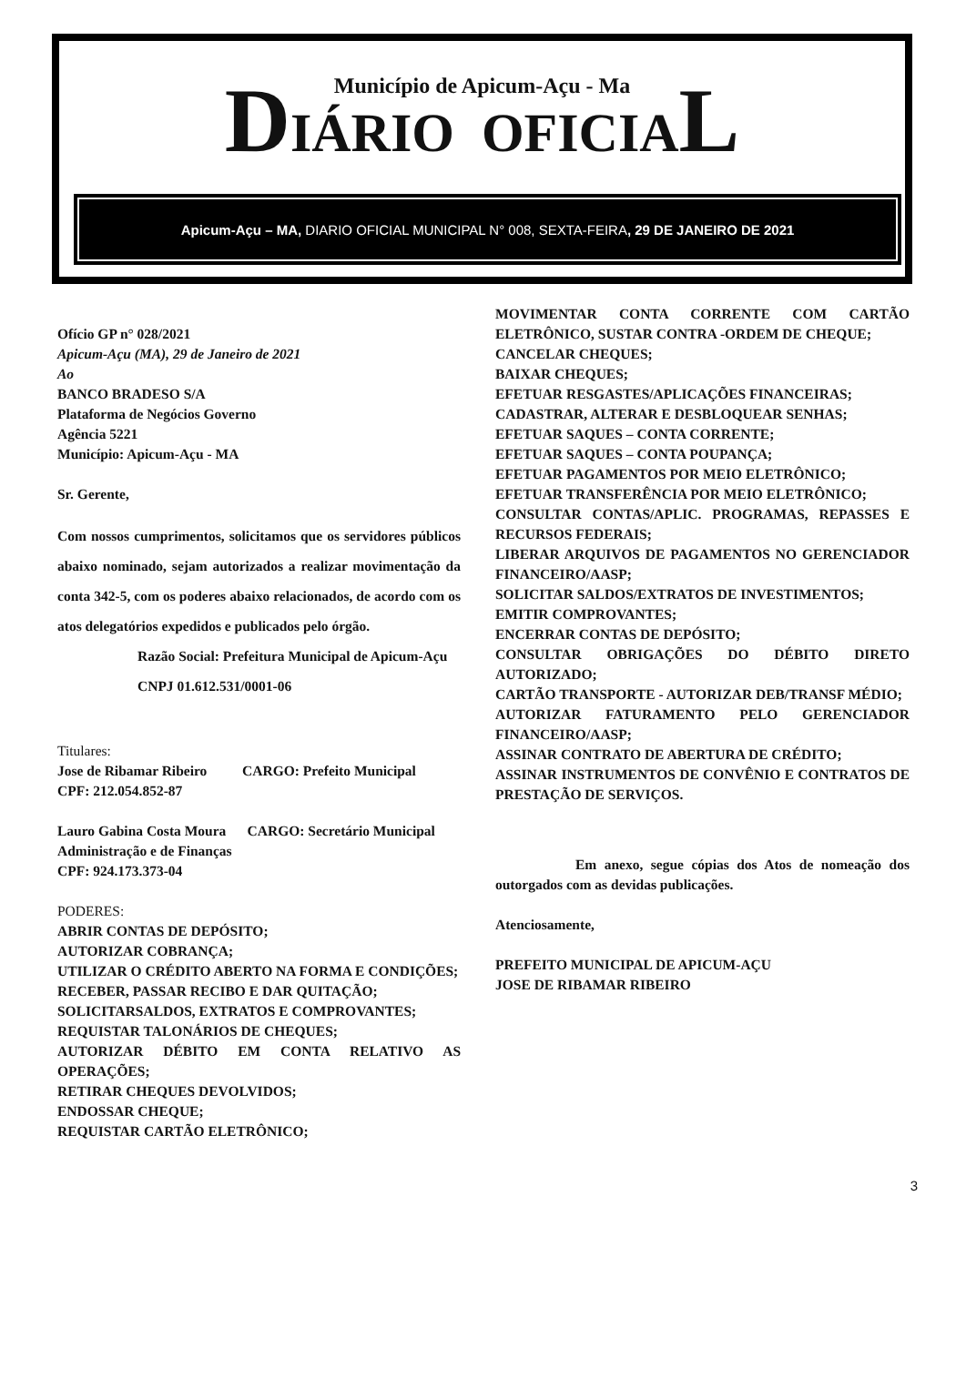Município de Apicum-Açu - Ma
DIÁRIO OFICIAL
Apicum-Açu – MA, DIARIO OFICIAL MUNICIPAL N° 008, SEXTA-FEIRA, 29 DE JANEIRO DE 2021
Ofício GP n° 028/2021
Apicum-Açu (MA), 29 de Janeiro de 2021
Ao
BANCO BRADESO S/A
Plataforma de Negócios Governo
Agência 5221
Município: Apicum-Açu - MA
Sr. Gerente,
Com nossos cumprimentos, solicitamos que os servidores públicos abaixo nominado, sejam autorizados a realizar movimentação da conta 342-5, com os poderes abaixo relacionados, de acordo com os atos delegatórios expedidos e publicados pelo órgão.
Razão Social: Prefeitura Municipal de Apicum-Açu
CNPJ 01.612.531/0001-06
Titulares:
Jose de Ribamar Ribeiro CARGO: Prefeito Municipal
CPF: 212.054.852-87
Lauro Gabina Costa Moura CARGO: Secretário Municipal Administração e de Finanças
CPF: 924.173.373-04
PODERES:
ABRIR CONTAS DE DEPÓSITO;
AUTORIZAR COBRANÇA;
UTILIZAR O CRÉDITO ABERTO NA FORMA E CONDIÇÕES;
RECEBER, PASSAR RECIBO E DAR QUITAÇÃO;
SOLICITARSALDOS, EXTRATOS E COMPROVANTES;
REQUISTAR TALONÁRIOS DE CHEQUES;
AUTORIZAR DÉBITO EM CONTA RELATIVO AS OPERAÇÕES;
RETIRAR CHEQUES DEVOLVIDOS;
ENDOSSAR CHEQUE;
REQUISTAR CARTÃO ELETRÔNICO;
MOVIMENTAR CONTA CORRENTE COM CARTÃO ELETRÔNICO, SUSTAR CONTRA -ORDEM DE CHEQUE;
CANCELAR CHEQUES;
BAIXAR CHEQUES;
EFETUAR RESGASTES/APLICAÇÕES FINANCEIRAS;
CADASTRAR, ALTERAR E DESBLOQUEAR SENHAS;
EFETUAR SAQUES – CONTA CORRENTE;
EFETUAR SAQUES – CONTA POUPANÇA;
EFETUAR PAGAMENTOS POR MEIO ELETRÔNICO;
EFETUAR TRANSFERÊNCIA POR MEIO ELETRÔNICO;
CONSULTAR CONTAS/APLIC. PROGRAMAS, REPASSES E RECURSOS FEDERAIS;
LIBERAR ARQUIVOS DE PAGAMENTOS NO GERENCIADOR FINANCEIRO/AASP;
SOLICITAR SALDOS/EXTRATOS DE INVESTIMENTOS;
EMITIR COMPROVANTES;
ENCERRAR CONTAS DE DEPÓSITO;
CONSULTAR OBRIGAÇÕES DO DÉBITO DIRETO AUTORIZADO;
CARTÃO TRANSPORTE - AUTORIZAR DEB/TRANSF MÉDIO;
AUTORIZAR FATURAMENTO PELO GERENCIADOR FINANCEIRO/AASP;
ASSINAR CONTRATO DE ABERTURA DE CRÉDITO;
ASSINAR INSTRUMENTOS DE CONVÊNIO E CONTRATOS DE PRESTAÇÃO DE SERVIÇOS.
Em anexo, segue cópias dos Atos de nomeação dos outorgados com as devidas publicações.
Atenciosamente,
PREFEITO MUNICIPAL DE APICUM-AÇU
JOSE DE RIBAMAR RIBEIRO
3